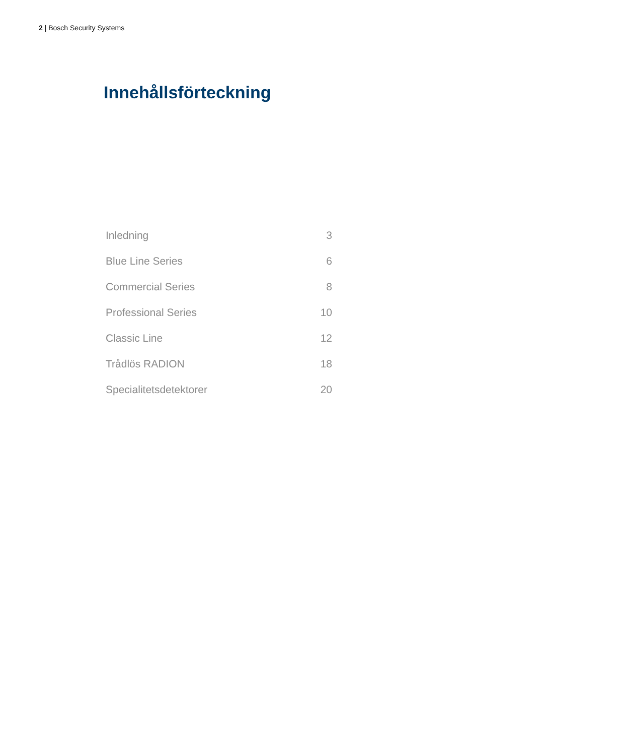2 | Bosch Security Systems
Innehållsförteckning
| Inledning | 3 |
| Blue Line Series | 6 |
| Commercial Series | 8 |
| Professional Series | 10 |
| Classic Line | 12 |
| Trådlös RADION | 18 |
| Specialitetsdetektorer | 20 |